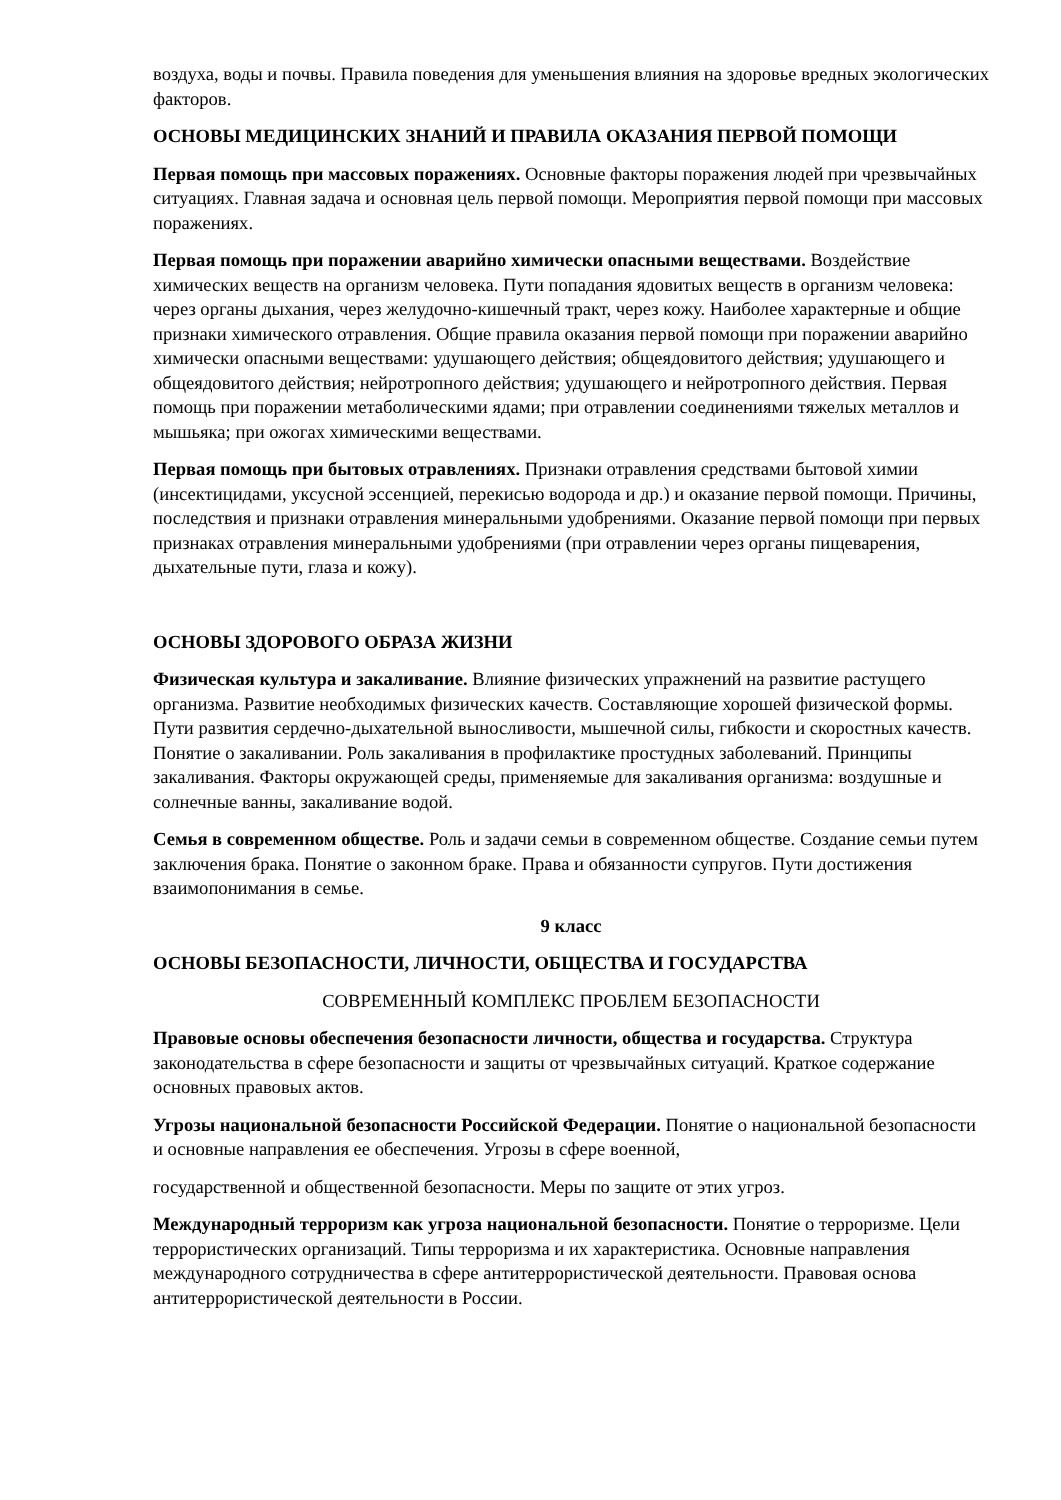воздуха, воды и почвы. Правила поведения для уменьшения влияния на здоровье вредных экологических факторов.
ОСНОВЫ МЕДИЦИНСКИХ ЗНАНИЙ И ПРАВИЛА ОКАЗАНИЯ ПЕРВОЙ ПОМОЩИ
Первая помощь при массовых поражениях. Основные факторы поражения людей при чрезвычайных ситуациях. Главная задача и основная цель первой помощи. Мероприятия первой помощи при массовых поражениях.
Первая помощь при поражении аварийно химически опасными веществами. Воздействие химических веществ на организм человека. Пути попадания ядовитых веществ в организм человека: через органы дыхания, через желудочно-кишечный тракт, через кожу. Наиболее характерные и общие признаки химического отравления. Общие правила оказания первой помощи при поражении аварийно химически опасными веществами: удушающего действия; общеядовитого действия; удушающего и общеядовитого действия; нейротропного действия; удушающего и нейротропного действия. Первая помощь при поражении метаболическими ядами; при отравлении соединениями тяжелых металлов и мышьяка; при ожогах химическими веществами.
Первая помощь при бытовых отравлениях. Признаки отравления средствами бытовой химии (инсектицидами, уксусной эссенцией, перекисью водорода и др.) и оказание первой помощи. Причины, последствия и признаки отравления минеральными удобрениями. Оказание первой помощи при первых признаках отравления минеральными удобрениями (при отравлении через органы пищеварения, дыхательные пути, глаза и кожу).
ОСНОВЫ ЗДОРОВОГО ОБРАЗА ЖИЗНИ
Физическая культура и закаливание. Влияние физических упражнений на развитие растущего организма. Развитие необходимых физических качеств. Составляющие хорошей физической формы. Пути развития сердечно-дыхательной выносливости, мышечной силы, гибкости и скоростных качеств. Понятие о закаливании. Роль закаливания в профилактике простудных заболеваний. Принципы закаливания. Факторы окружающей среды, применяемые для закаливания организма: воздушные и солнечные ванны, закаливание водой.
Семья в современном обществе. Роль и задачи семьи в современном обществе. Создание семьи путем заключения брака. Понятие о законном браке. Права и обязанности супругов. Пути достижения взаимопонимания в семье.
9 класс
ОСНОВЫ БЕЗОПАСНОСТИ, ЛИЧНОСТИ, ОБЩЕСТВА И ГОСУДАРСТВА
СОВРЕМЕННЫЙ КОМПЛЕКС ПРОБЛЕМ БЕЗОПАСНОСТИ
Правовые основы обеспечения безопасности личности, общества и государства. Структура законодательства в сфере безопасности и защиты от чрезвычайных ситуаций. Краткое содержание основных правовых актов.
Угрозы национальной безопасности Российской Федерации. Понятие о национальной безопасности и основные направления ее обеспечения. Угрозы в сфере военной,
государственной и общественной безопасности. Меры по защите от этих угроз.
Международный терроризм как угроза национальной безопасности. Понятие о терроризме. Цели террористических организаций. Типы терроризма и их характеристика. Основные направления международного сотрудничества в сфере антитеррористической деятельности. Правовая основа антитеррористической деятельности в России.